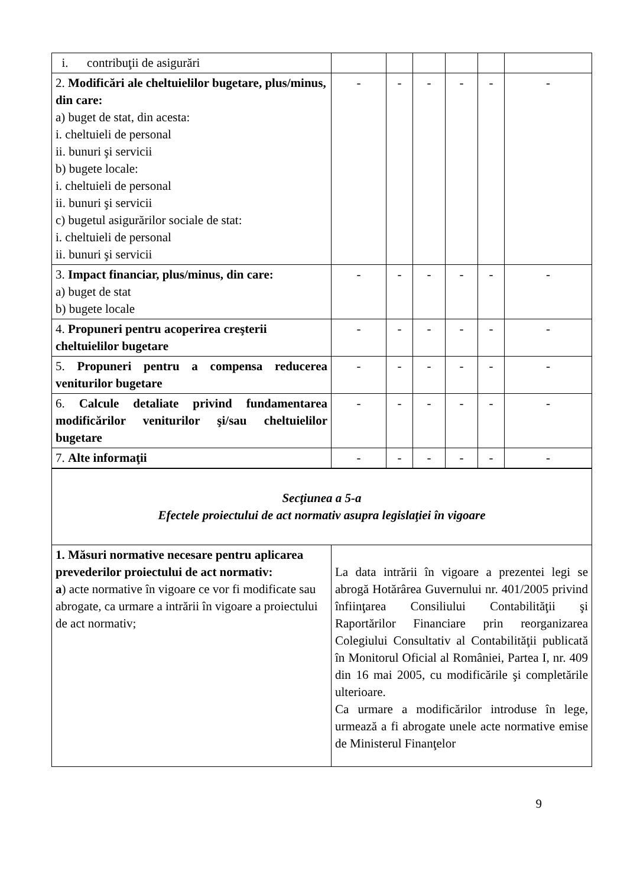| i. contribuţii de asigurări | | | | | | |
| 2. Modificări ale cheltuielilor bugetare, plus/minus, din care: a) buget de stat, din acesta: i. cheltuieli de personal ii. bunuri şi servicii b) bugete locale: i. cheltuieli de personal ii. bunuri şi servicii c) bugetul asigurărilor sociale de stat: i. cheltuieli de personal ii. bunuri şi servicii | - | - | - | - | - | - |
| 3. Impact financiar, plus/minus, din care: a) buget de stat b) bugete locale | - | - | - | - | - | - |
| 4. Propuneri pentru acoperirea creşterii cheltuielilor bugetare | - | - | - | - | - | - |
| 5. Propuneri pentru a compensa reducerea veniturilor bugetare | - | - | - | - | - | - |
| 6. Calcule detaliate privind fundamentarea modificărilor veniturilor şi/sau cheltuielilor bugetare | - | - | - | - | - | - |
| 7. Alte informaţii | - | - | - | - | - | - |
| Secţiunea a 5-a Efectele proiectului de act normativ asupra legislaţiei în vigoare | |
| 1. Măsuri normative necesare pentru aplicarea prevederilor proiectului de act normativ: a ) acte normative în vigoare ce vor fi modificate sau abrogate, ca urmare a intrării în vigoare a proiectului de act normativ; | La data intrării în vigoare a prezentei legi se abrogă Hotărârea Guvernului nr. 401/2005 privind înfiinţarea Consiliului Contabilităţii şi Raportărilor Financiare prin reorganizarea Colegiului Consultativ al Contabilităţii publicată în Monitorul Oficial al României, Partea I, nr. 409 din 16 mai 2005, cu modificările şi completările ulterioare. Ca urmare a modificărilor introduse în lege, urmează a fi abrogate unele acte normative emise de Ministerul Finanţelor |
9